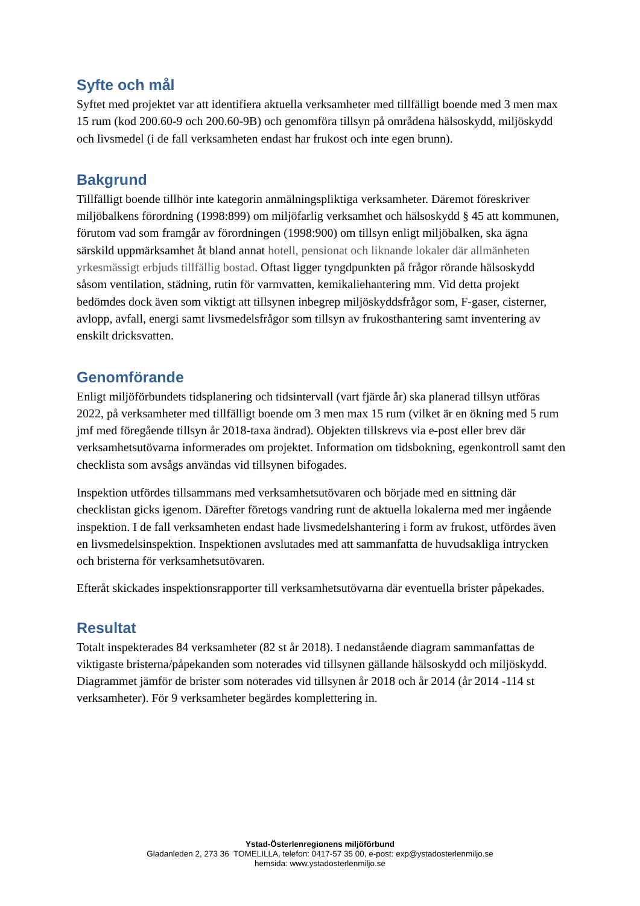Syfte och mål
Syftet med projektet var att identifiera aktuella verksamheter med tillfälligt boende med 3 men max 15 rum (kod 200.60-9 och 200.60-9B) och genomföra tillsyn på områdena hälsoskydd, miljöskydd och livsmedel (i de fall verksamheten endast har frukost och inte egen brunn).
Bakgrund
Tillfälligt boende tillhör inte kategorin anmälningspliktiga verksamheter. Däremot föreskriver miljöbalkens förordning (1998:899) om miljöfarlig verksamhet och hälsoskydd § 45 att kommunen, förutom vad som framgår av förordningen (1998:900) om tillsyn enligt miljöbalken, ska ägna särskild uppmärksamhet åt bland annat hotell, pensionat och liknande lokaler där allmänheten yrkesmässigt erbjuds tillfällig bostad. Oftast ligger tyngdpunkten på frågor rörande hälsoskydd såsom ventilation, städning, rutin för varmvatten, kemikaliehantering mm. Vid detta projekt bedömdes dock även som viktigt att tillsynen inbegrep miljöskyddsfrågor som, F-gaser, cisterner, avlopp, avfall, energi samt livsmedelsfrågor som tillsyn av frukosthantering samt inventering av enskilt dricksvatten.
Genomförande
Enligt miljöförbundets tidsplanering och tidsintervall (vart fjärde år) ska planerad tillsyn utföras 2022, på verksamheter med tillfälligt boende om 3 men max 15 rum (vilket är en ökning med 5 rum jmf med föregående tillsyn år 2018-taxa ändrad). Objekten tillskrevs via e-post eller brev där verksamhetsutövarna informerades om projektet. Information om tidsbokning, egenkontroll samt den checklista som avsågs användas vid tillsynen bifogades.
Inspektion utfördes tillsammans med verksamhetsutövaren och började med en sittning där checklistan gicks igenom. Därefter företogs vandring runt de aktuella lokalerna med mer ingående inspektion. I de fall verksamheten endast hade livsmedelshantering i form av frukost, utfördes även en livsmedelsinspektion. Inspektionen avslutades med att sammanfatta de huvudsakliga intrycken och bristerna för verksamhetsutövaren.
Efteråt skickades inspektionsrapporter till verksamhetsutövarna där eventuella brister påpekades.
Resultat
Totalt inspekterades 84 verksamheter (82 st år 2018). I nedanstående diagram sammanfattas de viktigaste bristerna/påpekanden som noterades vid tillsynen gällande hälsoskydd och miljöskydd. Diagrammet jämför de brister som noterades vid tillsynen år 2018 och år 2014 (år 2014 -114 st verksamheter). För 9 verksamheter begärdes komplettering in.
Ystad-Österlenregionens miljöförbund
Gladanleden 2, 273 36 TOMELILLA, telefon: 0417-57 35 00, e-post: exp@ystadosterlenmiljo.se
hemsida: www.ystadosterlenmiljo.se